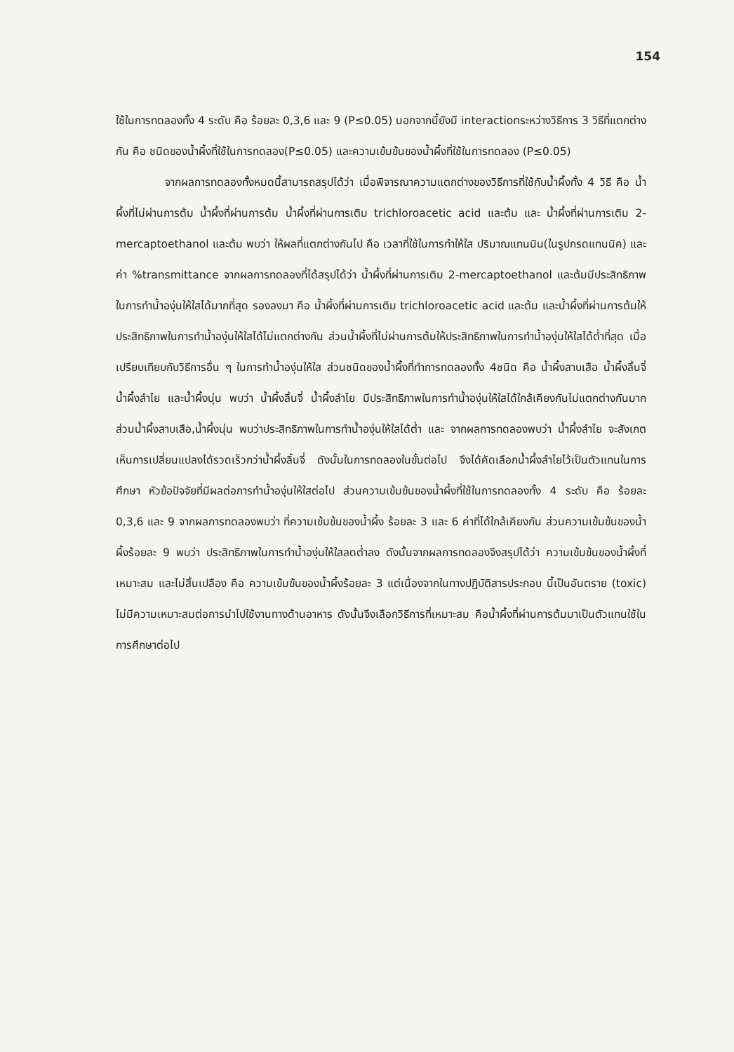154
ใช้ในการทดลองทั้ง 4 ระดับ คือ ร้อยละ 0,3,6 และ 9 (P≤0.05) นอกจากนี้ยังมี interactionระหว่างวิธีการ 3 วิธีที่แตกต่างกัน คือ ชนิดของน้ำผึ้งที่ใช้ในการทดลอง(P≤0.05) และความเข้มข้นของน้ำผึ้งที่ใช้ในการทดลอง (P≤0.05)
จากผลการทดลองทั้งหมดนี้สามารถสรุปได้ว่า เมื่อพิจารณาความแตกต่างของวิธีการที่ใช้กับน้ำผึ้งทั้ง 4 วิธี คือ น้ำผึ้งที่ไม่ผ่านการต้ม น้ำผึ้งที่ผ่านการต้ม น้ำผึ้งที่ผ่านการเติม trichloroacetic acid และต้ม และ น้ำผึ้งที่ผ่านการเติม 2-mercaptoethanol และต้ม พบว่า ให้ผลที่แตกต่างกันไป คือ เวลาที่ใช้ในการทำให้ใส ปริมาณแทนนิน(ในรูปกรดแทนนิค) และค่า %transmittance จากผลการทดลองที่ได้สรุปได้ว่า น้ำผึ้งที่ผ่านการเติม 2-mercaptoethanol และต้มมีประสิทธิภาพในการทำน้ำองุ่นให้ใสได้มากที่สุด รองลงมา คือ น้ำผึ้งที่ผ่านการเติม trichloroacetic acid และต้ม และน้ำผึ้งที่ผ่านการต้มให้ประสิทธิภาพในการทำน้ำองุ่นให้ใสได้ไม่แตกต่างกัน ส่วนน้ำผึ้งที่ไม่ผ่านการต้มให้ประสิทธิภาพในการทำน้ำองุ่นให้ใสได้ต่ำที่สุด เมื่อเปรียบเทียบกับวิธีการอื่น ๆ ในการทำน้ำองุ่นให้ใส ส่วนชนิดของน้ำผึ้งที่ทำการทดลองทั้ง 4ชนิด คือ น้ำผึ้งสาบเสือ น้ำผึ้งลิ้นจี่ น้ำผึ้งลำไย และน้ำผึ้งนุ่น พบว่า น้ำผึ้งลิ้นจี่ น้ำผึ้งลำไย มีประสิทธิภาพในการทำน้ำองุ่นให้ใสได้ใกล้เคียงกันไม่แตกต่างกันมาก ส่วนน้ำผึ้งสาบเสือ,น้ำผึ้งนุ่น พบว่าประสิทธิภาพในการทำน้ำองุ่นให้ใสได้ต่ำ และ จากผลการทดลองพบว่า น้ำผึ้งลำไย จะสังเกตเห็นการเปลี่ยนแปลงได้รวดเร็วกว่าน้ำผึ้งลิ้นจี่ ดังนั้นในการทดลองในขั้นต่อไป จึงได้คัดเลือกน้ำผึ้งลำไยไว้เป็นตัวแทนในการศึกษา หัวข้อปัจจัยที่มีผลต่อการทำน้ำองุ่นให้ใสต่อไป ส่วนความเข้มข้นของน้ำผึ้งที่ใช้ในการทดลองทั้ง 4 ระดับ คือ ร้อยละ 0,3,6 และ 9 จากผลการทดลองพบว่า ที่ความเข้มข้นของน้ำผึ้ง ร้อยละ 3 และ 6 ค่าที่ได้ใกล้เคียงกัน ส่วนความเข้มข้นของน้ำผึ้งร้อยละ 9 พบว่า ประสิทธิภาพในการทำน้ำองุ่นให้ใสลดต่ำลง ดังนั้นจากผลการทดลองจึงสรุปได้ว่า ความเข้มข้นของน้ำผึ้งที่เหมาะสม และไม่สิ้นเปลือง คือ ความเข้มข้นของน้ำผึ้งร้อยละ 3 แต่เนื่องจากในทางปฏิบัติสารประกอบ นี้เป็นอันตราย (toxic) ไม่มีความเหมาะสมต่อการนำไปใช้งานทางด้านอาหาร ดังนั้นจึงเลือกวิธีการที่เหมาะสม คือน้ำผึ้งที่ผ่านการต้มมาเป็นตัวแทนใช้ในการศึกษาต่อไป